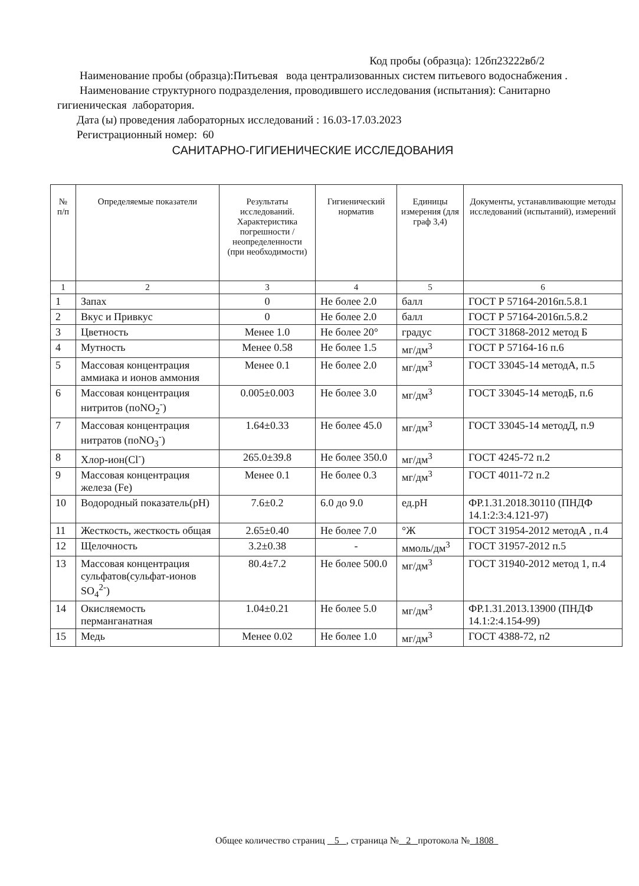Код пробы (образца): 12бп23222вб/2
Наименование пробы (образца):Питьевая вода централизованных систем питьевого водоснабжения .
Наименование структурного подразделения, проводившего исследования (испытания): Санитарно гигиеническая лаборатория.
Дата (ы) проведения лабораторных исследований : 16.03-17.03.2023
Регистрационный номер: 60
САНИТАРНО-ГИГИЕНИЧЕСКИЕ ИССЛЕДОВАНИЯ
| № п/п | Определяемые показатели | Результаты исследований. Характеристика погрешности / неопределенности (при необходимости) | Гигиенический норматив | Единицы измерения (для граф 3,4) | Документы, устанавливающие методы исследований (испытаний), измерений |
| --- | --- | --- | --- | --- | --- |
| 1 | 2 | 3 | 4 | 5 | 6 |
| 1 | Запах | 0 | Не более 2.0 | балл | ГОСТ Р 57164-2016п.5.8.1 |
| 2 | Вкус и Привкус | 0 | Не более 2.0 | балл | ГОСТ Р 57164-2016п.5.8.2 |
| 3 | Цветность | Менее 1.0 | Не более 20° | градус | ГОСТ 31868-2012 метод Б |
| 4 | Мутность | Менее 0.58 | Не более 1.5 | мг/дм<sup>3</sup> | ГОСТ Р 57164-16 п.6 |
| 5 | Массовая концентрация аммиака и ионов аммония | Менее 0.1 | Не более 2.0 | мг/дм<sup>3</sup> | ГОСТ 33045-14 методА, п.5 |
| 6 | Массовая концентрация нитритов (поNO<sub>2</sub><sup>-</sup>) | 0.005±0.003 | Не более 3.0 | мг/дм<sup>3</sup> | ГОСТ 33045-14 методБ, п.6 |
| 7 | Массовая концентрация нитратов (поNO<sub>3</sub><sup>-</sup>) | 1.64±0.33 | Не более 45.0 | мг/дм<sup>3</sup> | ГОСТ 33045-14 методД, п.9 |
| 8 | Хлор-ион(Cl<sup>-</sup>) | 265.0±39.8 | Не более 350.0 | мг/дм<sup>3</sup> | ГОСТ 4245-72 п.2 |
| 9 | Массовая концентрация железа (Fe) | Менее 0.1 | Не более 0.3 | мг/дм<sup>3</sup> | ГОСТ 4011-72 п.2 |
| 10 | Водородный показатель(рН) | 7.6±0.2 | 6.0 до 9.0 | ед.рН | ФР.1.31.2018.30110 (ПНДФ 14.1:2:3:4.121-97) |
| 11 | Жесткость, жесткость общая | 2.65±0.40 | Не более 7.0 | °Ж | ГОСТ 31954-2012 методА , п.4 |
| 12 | Щелочность | 3.2±0.38 | - | ммоль/дм<sup>3</sup> | ГОСТ 31957-2012 п.5 |
| 13 | Массовая концентрация сульфатов(сульфат-ионов SO<sub>4</sub><sup>2-</sup>) | 80.4±7.2 | Не более 500.0 | мг/дм<sup>3</sup> | ГОСТ 31940-2012 метод 1, п.4 |
| 14 | Окисляемость перманганатная | 1.04±0.21 | Не более 5.0 | мг/дм<sup>3</sup> | ФР.1.31.2013.13900 (ПНДФ 14.1:2:4.154-99) |
| 15 | Медь | Менее 0.02 | Не более 1.0 | мг/дм<sup>3</sup> | ГОСТ 4388-72, п2 |
Общее количество страниц 5 , страница № 2 протокола № 1808